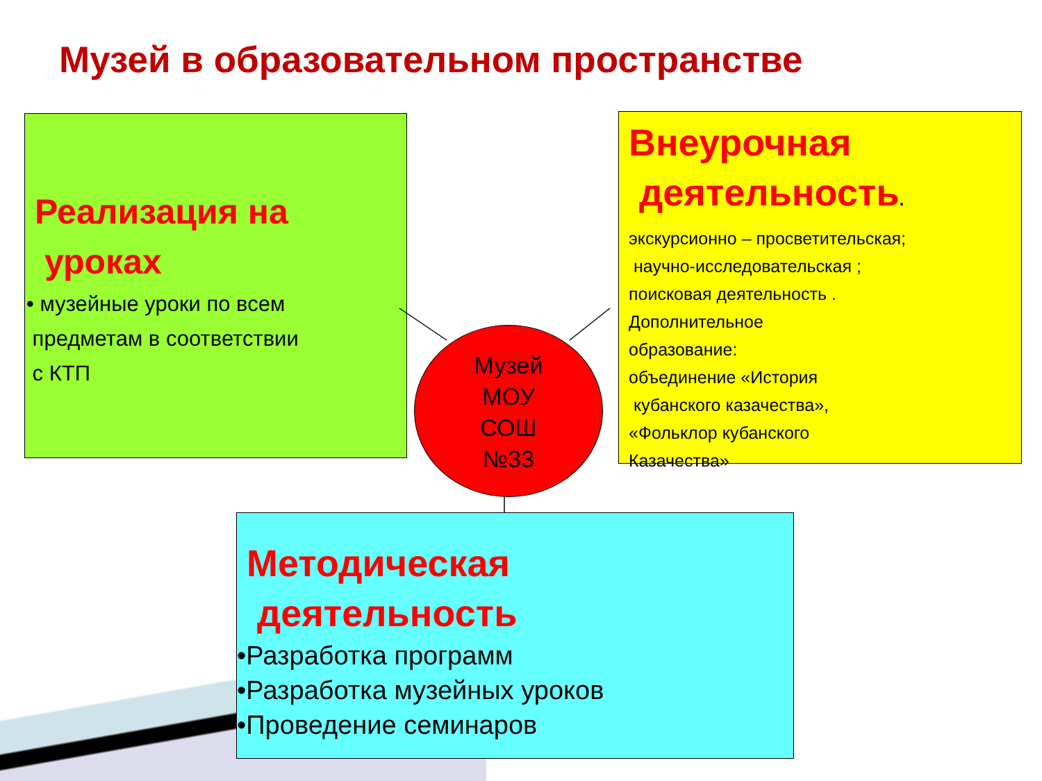Музей в образовательном пространстве
Реализация на
уроках
• музейные уроки по всем
предметам в соответствии
с КТП
Внеурочная
деятельность.
экскурсионно – просветительская;
научно-исследовательская ;
поисковая деятельность .
Дополнительное
образование:
объединение «История
кубанского казачества»,
«Фольклор кубанского
Казачества»
Музей
МОУ
СОШ
№33
Методическая
деятельность
•Разработка программ
•Разработка музейных уроков
•Проведение семинаров